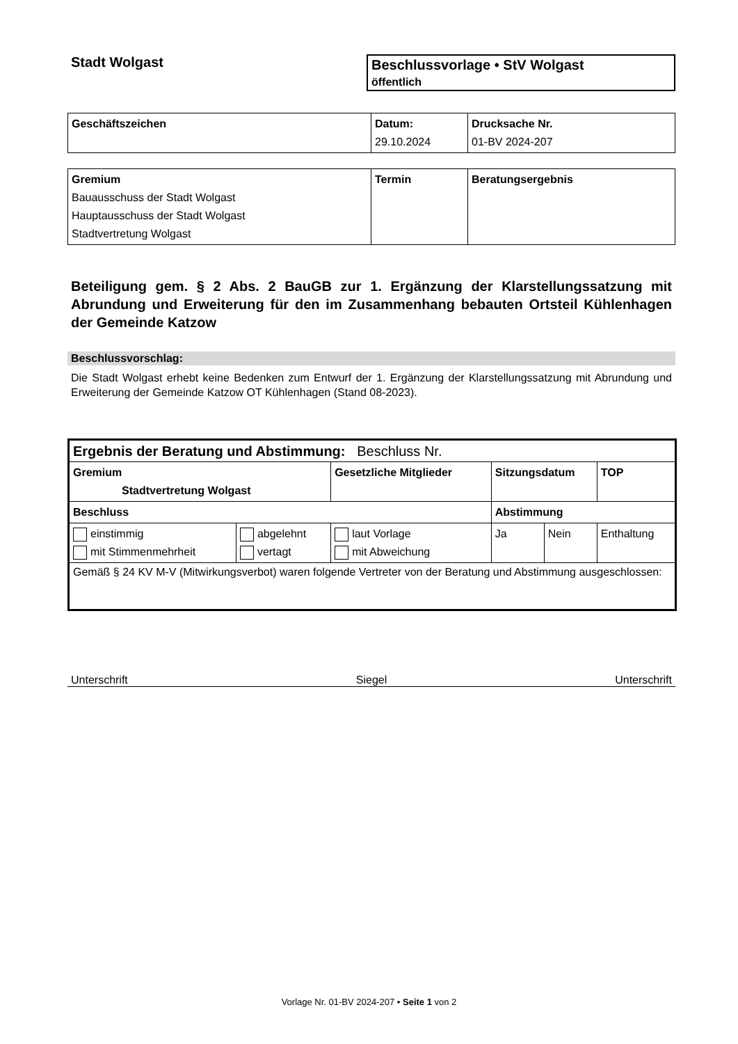Stadt Wolgast Beschlussvorlage • StV Wolgast
öffentlich
| Geschäftszeichen | Datum: 29.10.2024 | Drucksache Nr. 01-BV 2024-207 |
| Gremium Bauausschuss der Stadt Wolgast Hauptausschuss der Stadt Wolgast Stadtvertretung Wolgast | Termin | Beratungsergebnis |
Beteiligung gem. § 2 Abs. 2 BauGB zur 1. Ergänzung der Klarstellungssatzung mit Abrundung und Erweiterung für den im Zusammenhang bebauten Ortsteil Kühlenhagen der Gemeinde Katzow
Beschlussvorschlag:
Die Stadt Wolgast erhebt keine Bedenken zum Entwurf der 1. Ergänzung der Klarstellungssatzung mit Abrundung und Erweiterung der Gemeinde Katzow OT Kühlenhagen (Stand 08-2023).
| Ergebnis der Beratung und Abstimmung: Beschluss Nr. | | | | | |
| Gremium Stadtvertretung Wolgast | | Gesetzliche Mitglieder | Sitzungsdatum | | TOP |
| Beschluss | | | Abstimmung | | |
| einstimmig mit Stimmenmehrheit | abgelehnt vertagt | laut Vorlage mit Abweichung | Ja | Nein | Enthaltung |
| Gemäß § 24 KV M-V (Mitwirkungsverbot) waren folgende Vertreter von der Beratung und Abstimmung ausgeschlossen: | | | | | |
Unterschrift Siegel Unterschrift
Vorlage Nr. 01-BV 2024-207 • Seite 1 von 2